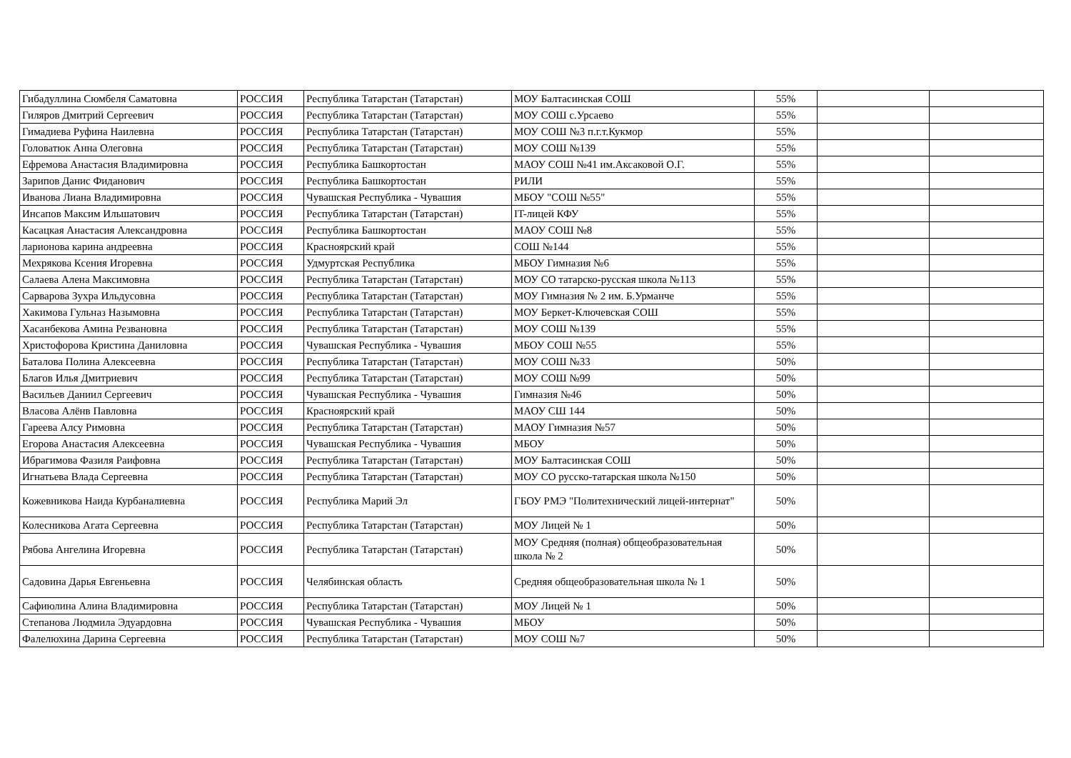| Гибадуллина Сюмбеля Саматовна | РОССИЯ | Республика Татарстан (Татарстан) | МОУ Балтасинская СОШ | 55% | | |
| Гиляров Дмитрий Сергеевич | РОССИЯ | Республика Татарстан (Татарстан) | МОУ СОШ с.Урсаево | 55% | | |
| Гимадиева Руфина Наилевна | РОССИЯ | Республика Татарстан (Татарстан) | МОУ СОШ №3 п.г.т.Кукмор | 55% | | |
| Головатюк Анна Олеговна | РОССИЯ | Республика Татарстан (Татарстан) | МОУ СОШ №139 | 55% | | |
| Ефремова Анастасия Владимировна | РОССИЯ | Республика Башкортостан | МАОУ СОШ №41 им.Аксаковой О.Г. | 55% | | |
| Зарипов Данис Фиданович | РОССИЯ | Республика Башкортостан | РИЛИ | 55% | | |
| Иванова Лиана Владимировна | РОССИЯ | Чувашская Республика - Чувашия | МБОУ "СОШ №55" | 55% | | |
| Инсапов Максим Ильшатович | РОССИЯ | Республика Татарстан (Татарстан) | IT-лицей КФУ | 55% | | |
| Касацкая Анастасия Александровна | РОССИЯ | Республика Башкортостан | МАОУ СОШ №8 | 55% | | |
| ларионова карина андреевна | РОССИЯ | Красноярский край | СОШ №144 | 55% | | |
| Мехрякова Ксения Игоревна | РОССИЯ | Удмуртская Республика | МБОУ Гимназия №6 | 55% | | |
| Салаева Алена Максимовна | РОССИЯ | Республика Татарстан (Татарстан) | МОУ СО татарско-русская школа №113 | 55% | | |
| Сарварова Зухра Ильдусовна | РОССИЯ | Республика Татарстан (Татарстан) | МОУ Гимназия № 2 им. Б.Урманче | 55% | | |
| Хакимова Гульназ Назымовна | РОССИЯ | Республика Татарстан (Татарстан) | МОУ Беркет-Ключевская СОШ | 55% | | |
| Хасанбекова Амина Резвановна | РОССИЯ | Республика Татарстан (Татарстан) | МОУ СОШ №139 | 55% | | |
| Христофорова Кристина Даниловна | РОССИЯ | Чувашская Республика - Чувашия | МБОУ СОШ №55 | 55% | | |
| Баталова Полина Алексеевна | РОССИЯ | Республика Татарстан (Татарстан) | МОУ СОШ №33 | 50% | | |
| Благов Илья Дмитриевич | РОССИЯ | Республика Татарстан (Татарстан) | МОУ СОШ №99 | 50% | | |
| Васильев Даниил Сергеевич | РОССИЯ | Чувашская Республика - Чувашия | Гимназия №46 | 50% | | |
| Власова Алёнв Павловна | РОССИЯ | Красноярский край | МАОУ СШ 144 | 50% | | |
| Гареева Алсу Римовна | РОССИЯ | Республика Татарстан (Татарстан) | МАОУ Гимназия №57 | 50% | | |
| Егорова Анастасия Алексеевна | РОССИЯ | Чувашская Республика - Чувашия | МБОУ | 50% | | |
| Ибрагимова Фазиля Раифовна | РОССИЯ | Республика Татарстан (Татарстан) | МОУ Балтасинская СОШ | 50% | | |
| Игнатьева Влада Сергеевна | РОССИЯ | Республика Татарстан (Татарстан) | МОУ СО русско-татарская школа №150 | 50% | | |
| Кожевникова Наида Курбаналиевна | РОССИЯ | Республика Марий Эл | ГБОУ РМЭ "Политехнический лицей-интернат" | 50% | | |
| Колесникова Агата Сергеевна | РОССИЯ | Республика Татарстан (Татарстан) | МОУ Лицей № 1 | 50% | | |
| Рябова Ангелина Игоревна | РОССИЯ | Республика Татарстан (Татарстан) | МОУ Средняя (полная) общеобразовательная школа № 2 | 50% | | |
| Садовина Дарья Евгеньевна | РОССИЯ | Челябинская область | Средняя общеобразовательная школа № 1 | 50% | | |
| Сафиюлина Алина Владимировна | РОССИЯ | Республика Татарстан (Татарстан) | МОУ Лицей № 1 | 50% | | |
| Степанова Людмила Эдуардовна | РОССИЯ | Чувашская Республика - Чувашия | МБОУ | 50% | | |
| Фалелюхина Дарина Сергеевна | РОССИЯ | Республика Татарстан (Татарстан) | МОУ СОШ №7 | 50% | | |